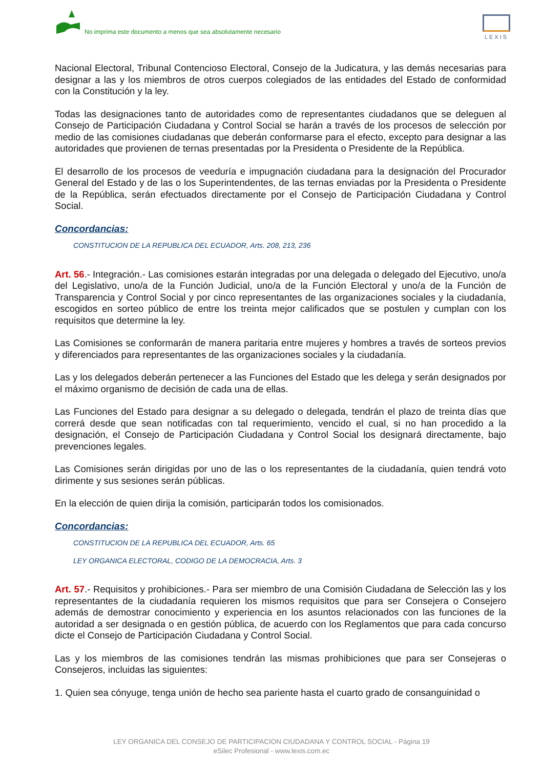No imprima este documento a menos que sea absolutamente necesario
LEXIS
Nacional Electoral, Tribunal Contencioso Electoral, Consejo de la Judicatura, y las demás necesarias para designar a las y los miembros de otros cuerpos colegiados de las entidades del Estado de conformidad con la Constitución y la ley.
Todas las designaciones tanto de autoridades como de representantes ciudadanos que se deleguen al Consejo de Participación Ciudadana y Control Social se harán a través de los procesos de selección por medio de las comisiones ciudadanas que deberán conformarse para el efecto, excepto para designar a las autoridades que provienen de ternas presentadas por la Presidenta o Presidente de la República.
El desarrollo de los procesos de veeduría e impugnación ciudadana para la designación del Procurador General del Estado y de las o los Superintendentes, de las ternas enviadas por la Presidenta o Presidente de la República, serán efectuados directamente por el Consejo de Participación Ciudadana y Control Social.
Concordancias:
CONSTITUCION DE LA REPUBLICA DEL ECUADOR, Arts. 208, 213, 236
Art. 56.- Integración.- Las comisiones estarán integradas por una delegada o delegado del Ejecutivo, uno/a del Legislativo, uno/a de la Función Judicial, uno/a de la Función Electoral y uno/a de la Función de Transparencia y Control Social y por cinco representantes de las organizaciones sociales y la ciudadanía, escogidos en sorteo público de entre los treinta mejor calificados que se postulen y cumplan con los requisitos que determine la ley.
Las Comisiones se conformarán de manera paritaria entre mujeres y hombres a través de sorteos previos y diferenciados para representantes de las organizaciones sociales y la ciudadanía.
Las y los delegados deberán pertenecer a las Funciones del Estado que les delega y serán designados por el máximo organismo de decisión de cada una de ellas.
Las Funciones del Estado para designar a su delegado o delegada, tendrán el plazo de treinta días que correrá desde que sean notificadas con tal requerimiento, vencido el cual, si no han procedido a la designación, el Consejo de Participación Ciudadana y Control Social los designará directamente, bajo prevenciones legales.
Las Comisiones serán dirigidas por uno de las o los representantes de la ciudadanía, quien tendrá voto dirimente y sus sesiones serán públicas.
En la elección de quien dirija la comisión, participarán todos los comisionados.
Concordancias:
CONSTITUCION DE LA REPUBLICA DEL ECUADOR, Arts. 65
LEY ORGANICA ELECTORAL, CODIGO DE LA DEMOCRACIA, Arts. 3
Art. 57.- Requisitos y prohibiciones.- Para ser miembro de una Comisión Ciudadana de Selección las y los representantes de la ciudadanía requieren los mismos requisitos que para ser Consejera o Consejero además de demostrar conocimiento y experiencia en los asuntos relacionados con las funciones de la autoridad a ser designada o en gestión pública, de acuerdo con los Reglamentos que para cada concurso dicte el Consejo de Participación Ciudadana y Control Social.
Las y los miembros de las comisiones tendrán las mismas prohibiciones que para ser Consejeras o Consejeros, incluidas las siguientes:
1. Quien sea cónyuge, tenga unión de hecho sea pariente hasta el cuarto grado de consanguinidad o
LEY ORGANICA DEL CONSEJO DE PARTICIPACION CIUDADANA Y CONTROL SOCIAL - Página 19
eSilec Profesional - www.lexis.com.ec